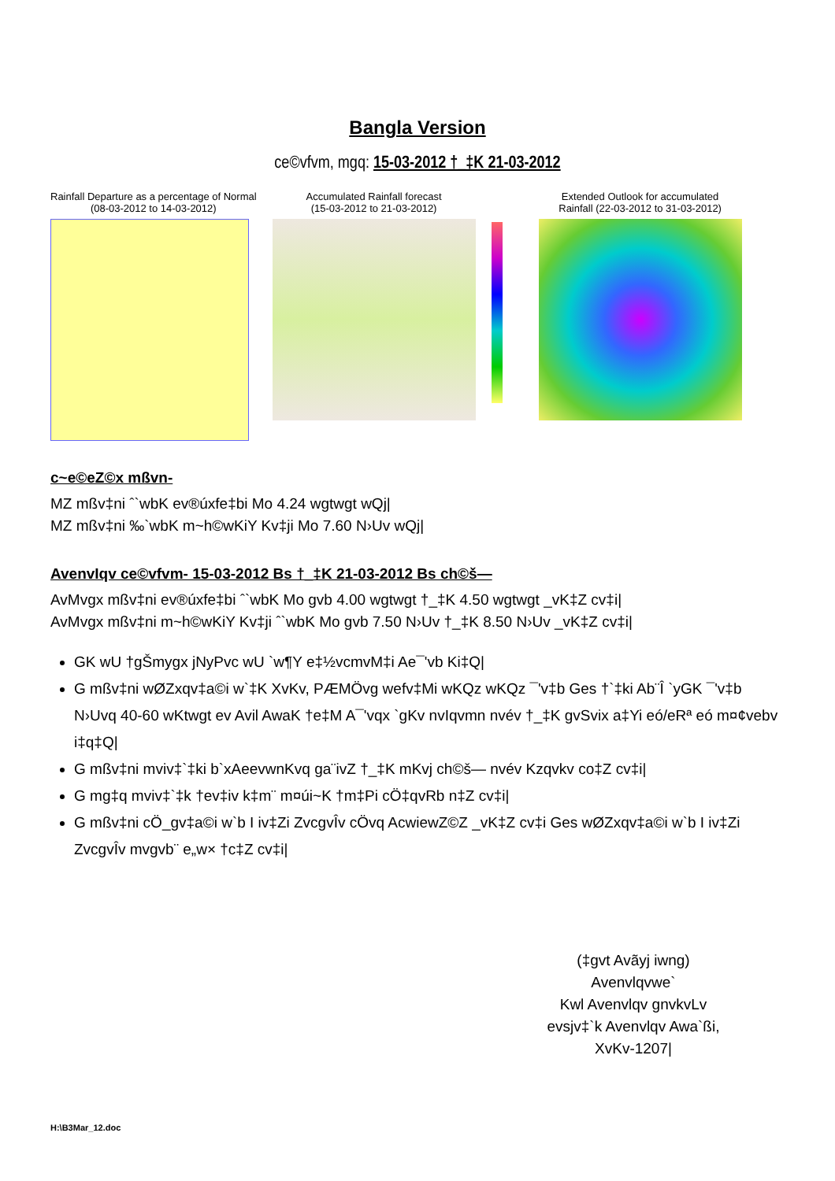Bangla Version
ce©vfvm, mgq: 15-03-2012 †_‡K 21-03-2012
Rainfall Departure as a percentage of Normal
(08-03-2012 to 14-03-2012)
Accumulated Rainfall forecast
(15-03-2012 to 21-03-2012)
Extended Outlook for accumulated
Rainfall (22-03-2012 to 31-03-2012)
c~e©eZ©x mßvn-
MZ mßv‡ni ˆ`wbK ev®úxfe‡bi Mo 4.24 wgtwgt wQj|
MZ mßv‡ni ‰`wbK m~h©wKiY Kv‡ji Mo 7.60 N›Uv wQj|
AvenvIqv ce©vfvm- 15-03-2012 Bs †_‡K 21-03-2012 Bs ch©š—
AvMvgx mßv‡ni ev®úxfe‡bi ˆ`wbK Mo gvb 4.00 wgtwgt †_‡K 4.50 wgtwgt _vK‡Z cv‡i|
AvMvgx mßv‡ni m~h©wKiY Kv‡ji ˆ`wbK Mo gvb 7.50 N›Uv †_‡K 8.50 N›Uv _vK‡Z cv‡i|
GK wU †gŠmygx jNyPvc wU `w¶Y e‡½vcmvM‡i Ae¯'vb Ki‡Q|
G mßv‡ni wØZxqv‡a©i w`‡K XvKv, PÆMÖvg wefv‡Mi wKQz wKQz ¯'v‡b Ges †`‡ki Ab¨Î `yGK ¯'v‡b N›Uvq 40-60 wKtwgt ev Avil AwaK †e‡M A¯'vqx `gKv nvIqvmn nvév †_‡K gvSvix a‡Yi eó/eRª eó m¤¢vebv i‡q‡Q|
G mßv‡ni mviv‡`‡ki b`xAeevwnKvq ga¨ivZ †_‡K mKvj ch©š— nvév Kzqvkv co‡Z cv‡i|
G mg‡q mviv‡`‡k †ev‡iv k‡m¨ m¤úi~K †m‡Pi cÖ‡qvRb n‡Z cv‡i|
G mßv‡ni cÖ_gv‡a©i w`b I iv‡Zi ZvcgvÎv cÖvq AcwiewZ©Z _vK‡Z cv‡i Ges wØZxqv‡a©i w`b I iv‡Zi ZvcgvÎv mvgvb¨ e„w× †c‡Z cv‡i|
(‡gvt Avãyj iwng)
Avenvlqvwe`
Kwl Avenvlqv gnvkvLv
evsjv‡`k Avenvlqv Awa`ßi,
XvKv-1207|
H:\B3Mar_12.doc